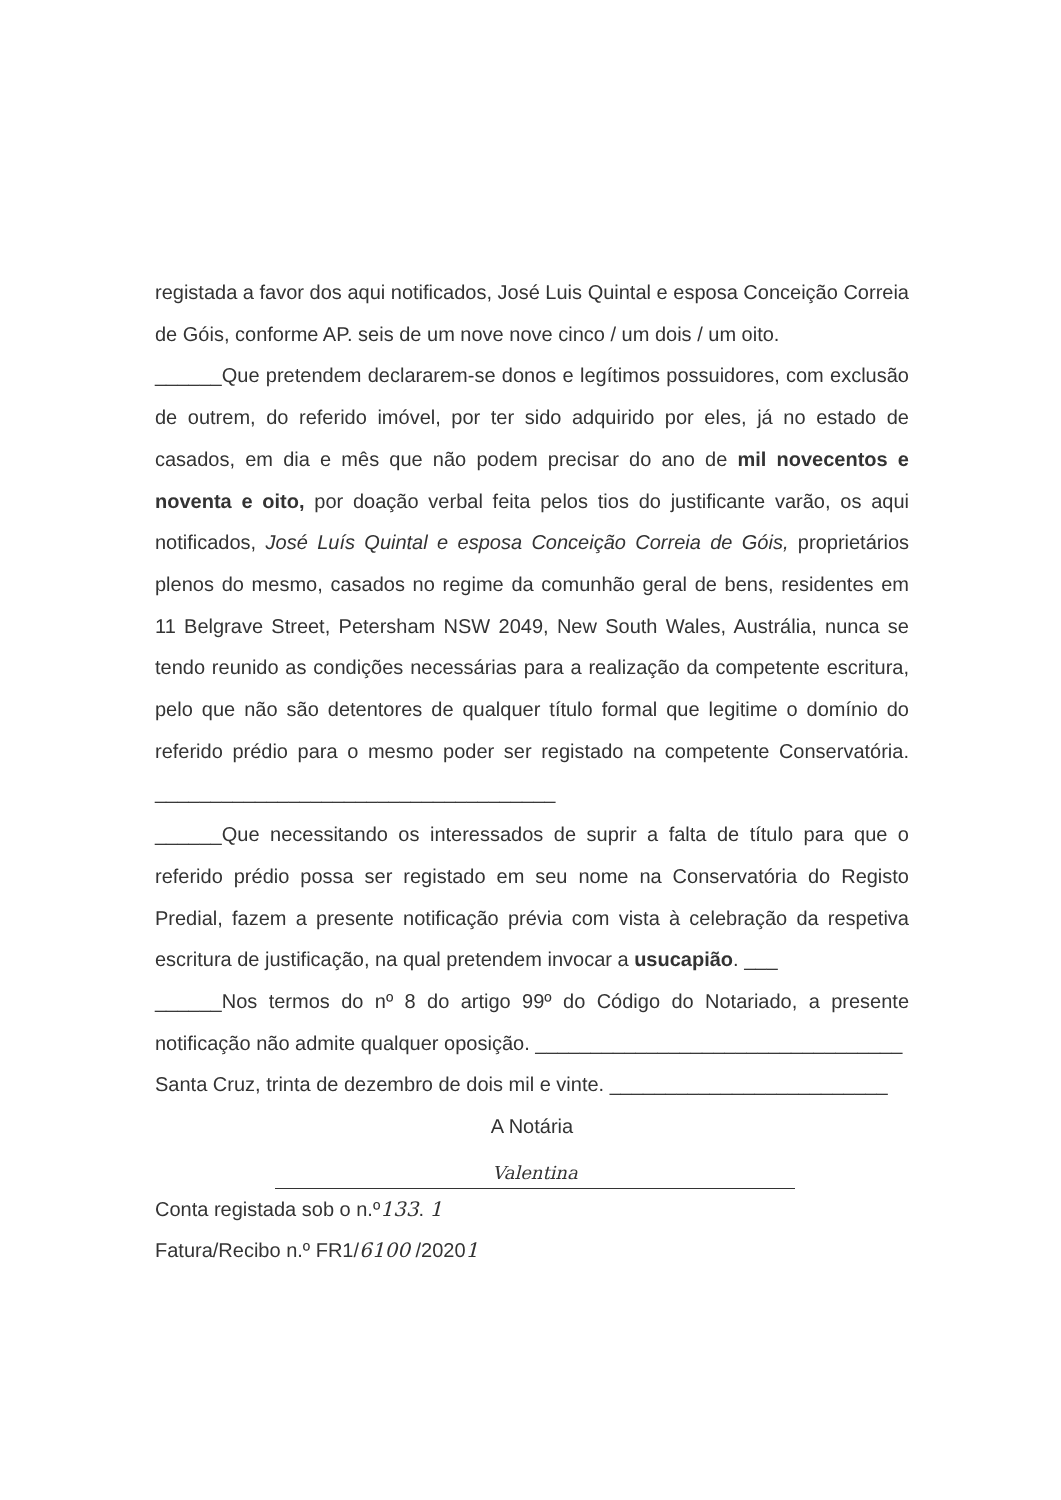registada a favor dos aqui notificados, José Luis Quintal e esposa Conceição Correia de Góis, conforme AP. seis de um nove nove cinco / um dois / um oito.
______Que pretendem declararem-se donos e legítimos possuidores, com exclusão de outrem, do referido imóvel, por ter sido adquirido por eles, já no estado de casados, em dia e mês que não podem precisar do ano de mil novecentos e noventa e oito, por doação verbal feita pelos tios do justificante varão, os aqui notificados, José Luís Quintal e esposa Conceição Correia de Góis, proprietários plenos do mesmo, casados no regime da comunhão geral de bens, residentes em 11 Belgrave Street, Petersham NSW 2049, New South Wales, Austrália, nunca se tendo reunido as condições necessárias para a realização da competente escritura, pelo que não são detentores de qualquer título formal que legitime o domínio do referido prédio para o mesmo poder ser registado na competente Conservatória. ____________________________________
______Que necessitando os interessados de suprir a falta de título para que o referido prédio possa ser registado em seu nome na Conservatória do Registo Predial, fazem a presente notificação prévia com vista à celebração da respetiva escritura de justificação, na qual pretendem invocar a usucapião. ___
______Nos termos do nº 8 do artigo 99º do Código do Notariado, a presente notificação não admite qualquer oposição. _________________________________
Santa Cruz, trinta de dezembro de dois mil e vinte. _________________________
A Notária
Valentina
Conta registada sob o n.º133. 1
Fatura/Recibo n.º FR1/6100 /20201